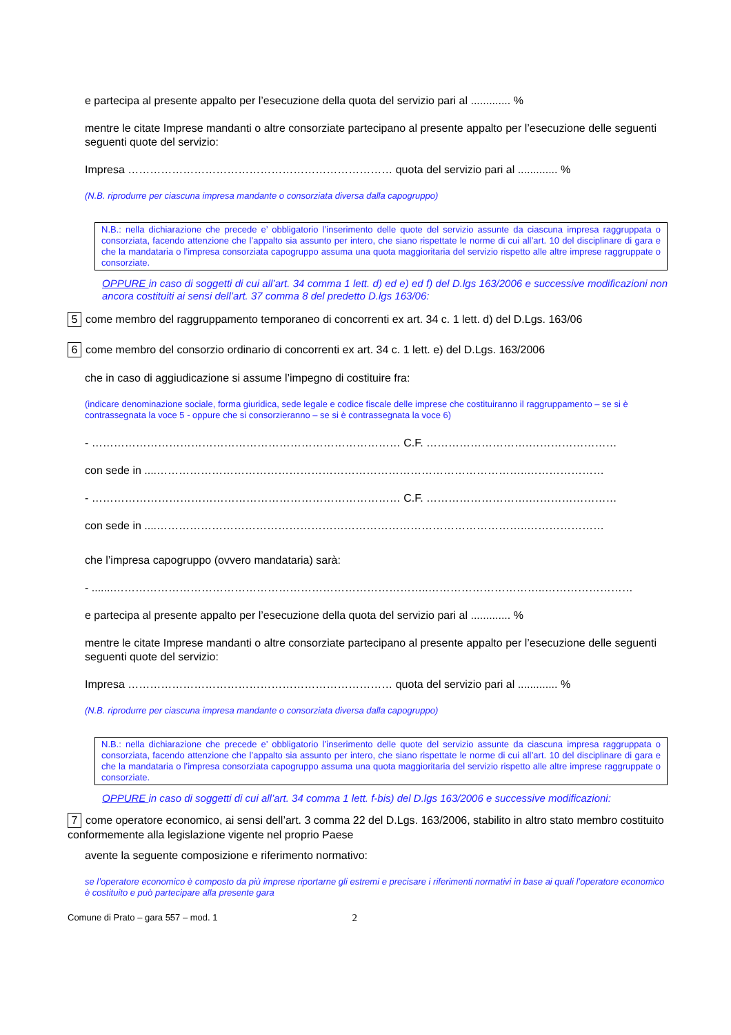e partecipa al presente appalto per l’esecuzione della quota del servizio pari al ............. %
mentre le citate Imprese mandanti o altre consorziate partecipano al presente appalto per l’esecuzione delle seguenti seguenti quote del servizio:
Impresa ……………………………………………………………… quota del servizio pari al ............. %
(N.B. riprodurre per ciascuna impresa mandante o consorziata diversa dalla capogruppo)
N.B.: nella dichiarazione che precede e’ obbligatorio l’inserimento delle quote del servizio assunte da ciascuna impresa raggruppata o consorziata, facendo attenzione che l’appalto sia assunto per intero, che siano rispettate le norme di cui all’art. 10 del disciplinare di gara e che la mandataria o l’impresa consorziata capogruppo assuma una quota maggioritaria del servizio rispetto alle altre imprese raggruppate o consorziate.
OPPURE in caso di soggetti di cui all’art. 34 comma 1 lett. d) ed e) ed f) del D.lgs 163/2006 e successive modificazioni non ancora costituiti ai sensi dell’art. 37 comma 8 del predetto D.lgs 163/06:
5 come membro del raggruppamento temporaneo di concorrenti ex art. 34 c. 1 lett. d) del D.Lgs. 163/06
6 come membro del consorzio ordinario di concorrenti ex art. 34 c. 1 lett. e) del D.Lgs. 163/2006
che in caso di aggiudicazione si assume l’impegno di costituire fra:
(indicare denominazione sociale, forma giuridica, sede legale e codice fiscale delle imprese che costituiranno il raggruppamento – se si è contrassegnata la voce 5 - oppure che si consorzieranno – se si è contrassegnata la voce 6)
- ………………………………………………………………………… C.F. ……………………….……………………
con sede in ....………………………………………………………………………………………..…………………
- ………………………………………………………………………… C.F. ……………………….……………………
con sede in ....………………………………………………………………………………………..…………………
che l’impresa capogruppo (ovvero mandataria) sarà:
- .......…………………………………………………………………………..…………………………..……………………
e partecipa al presente appalto per l’esecuzione della quota del servizio pari al ............. %
mentre le citate Imprese mandanti o altre consorziate partecipano al presente appalto per l’esecuzione delle seguenti seguenti quote del servizio:
Impresa ……………………………………………………………… quota del servizio pari al ............. %
(N.B. riprodurre per ciascuna impresa mandante o consorziata diversa dalla capogruppo)
N.B.: nella dichiarazione che precede e’ obbligatorio l’inserimento delle quote del servizio assunte da ciascuna impresa raggruppata o consorziata, facendo attenzione che l’appalto sia assunto per intero, che siano rispettate le norme di cui all’art. 10 del disciplinare di gara e che la mandataria o l’impresa consorziata capogruppo assuma una quota maggioritaria del servizio rispetto alle altre imprese raggruppate o consorziate.
OPPURE in caso di soggetti di cui all’art. 34 comma 1 lett. f-bis) del D.lgs 163/2006 e successive modificazioni:
7 come operatore economico, ai sensi dell’art. 3 comma 22 del D.Lgs. 163/2006, stabilito in altro stato membro costituito conformemente alla legislazione vigente nel proprio Paese
avente la seguente composizione e riferimento normativo:
se l’operatore economico è composto da più imprese riportarne gli estremi e precisare i riferimenti normativi in base ai quali l’operatore economico è costituito e può partecipare alla presente gara
Comune di Prato – gara 557 – mod. 1 2